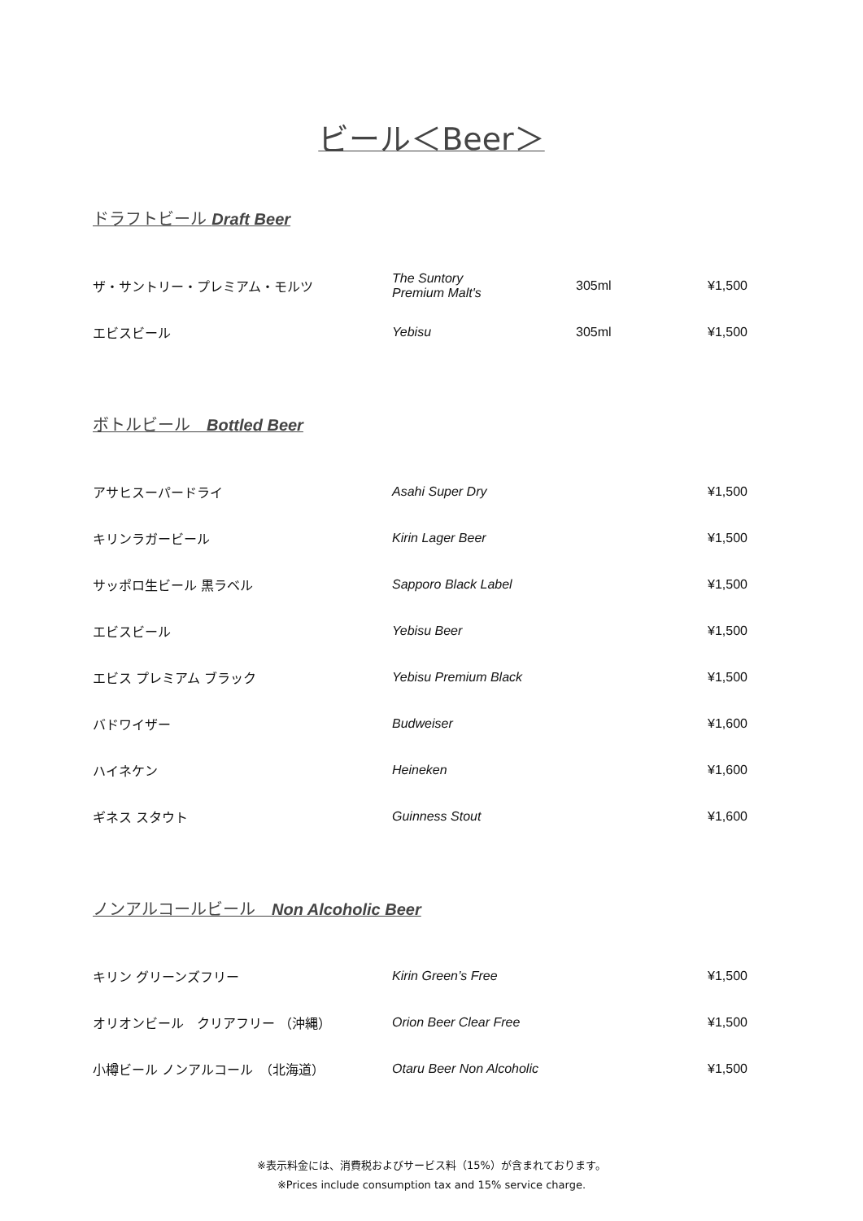ビール＜Beer＞
ドラフトビール Draft Beer
| ザ・サントリー・プレミアム・モルツ | The Suntory Premium Malt's | 305ml | ¥1,500 |
| エビスビール | Yebisu | 305ml | ¥1,500 |
ボトルビール　Bottled Beer
| アサヒスーパードライ | Asahi Super Dry | | ¥1,500 |
| キリンラガービール | Kirin Lager Beer | | ¥1,500 |
| サッポロ生ビール 黒ラベル | Sapporo Black Label | | ¥1,500 |
| エビスビール | Yebisu Beer | | ¥1,500 |
| エビス プレミアム ブラック | Yebisu Premium Black | | ¥1,500 |
| バドワイザー | Budweiser | | ¥1,600 |
| ハイネケン | Heineken | | ¥1,600 |
| ギネス スタウト | Guinness Stout | | ¥1,600 |
ノンアルコールビール　Non Alcoholic Beer
| キリン グリーンズフリー | Kirin Green’s Free | | ¥1,500 |
| オリオンビール クリアフリー （沖縄） | Orion Beer Clear Free | | ¥1,500 |
| 小樽ビール ノンアルコール （北海道） | Otaru Beer Non Alcoholic | | ¥1,500 |
※表示料金には、消費税およびサービス料（15%）が含まれております。
※Prices include consumption tax and 15% service charge.